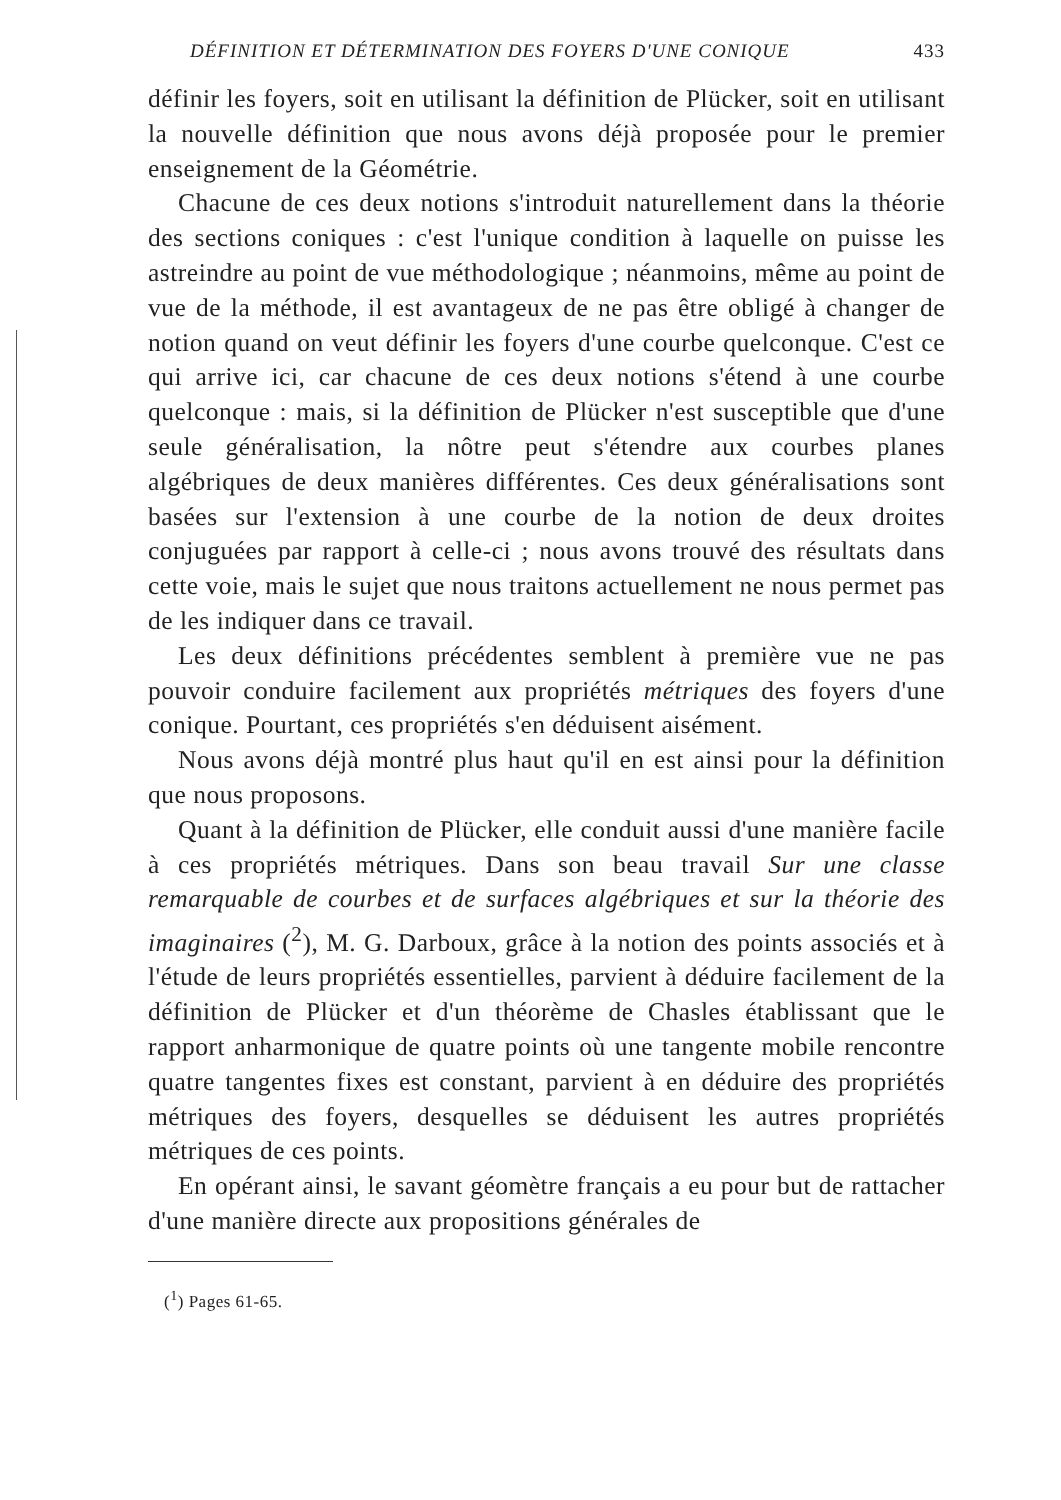DÉFINITION ET DÉTERMINATION DES FOYERS D'UNE CONIQUE 433
définir les foyers, soit en utilisant la définition de Plücker, soit en utilisant la nouvelle définition que nous avons déjà proposée pour le premier enseignement de la Géométrie.
Chacune de ces deux notions s'introduit naturellement dans la théorie des sections coniques : c'est l'unique condition à laquelle on puisse les astreindre au point de vue méthodologique ; néanmoins, même au point de vue de la méthode, il est avantageux de ne pas être obligé à changer de notion quand on veut définir les foyers d'une courbe quelconque. C'est ce qui arrive ici, car chacune de ces deux notions s'étend à une courbe quelconque : mais, si la définition de Plücker n'est susceptible que d'une seule généralisation, la nôtre peut s'étendre aux courbes planes algébriques de deux manières différentes. Ces deux généralisations sont basées sur l'extension à une courbe de la notion de deux droites conjuguées par rapport à celle-ci ; nous avons trouvé des résultats dans cette voie, mais le sujet que nous traitons actuellement ne nous permet pas de les indiquer dans ce travail.
Les deux définitions précédentes semblent à première vue ne pas pouvoir conduire facilement aux propriétés métriques des foyers d'une conique. Pourtant, ces propriétés s'en déduisent aisément.
Nous avons déjà montré plus haut qu'il en est ainsi pour la définition que nous proposons.
Quant à la définition de Plücker, elle conduit aussi d'une manière facile à ces propriétés métriques. Dans son beau travail Sur une classe remarquable de courbes et de surfaces algébriques et sur la théorie des imaginaires (<sup>2</sup>), M. G. Darboux, grâce à la notion des points associés et à l'étude de leurs propriétés essentielles, parvient à déduire facilement de la définition de Plücker et d'un théorème de Chasles établissant que le rapport anharmonique de quatre points où une tangente mobile rencontre quatre tangentes fixes est constant, parvient à en déduire des propriétés métriques des foyers, desquelles se déduisent les autres propriétés métriques de ces points.
En opérant ainsi, le savant géomètre français a eu pour but de rattacher d'une manière directe aux propositions générales de
(<sup>1</sup>) Pages 61-65.